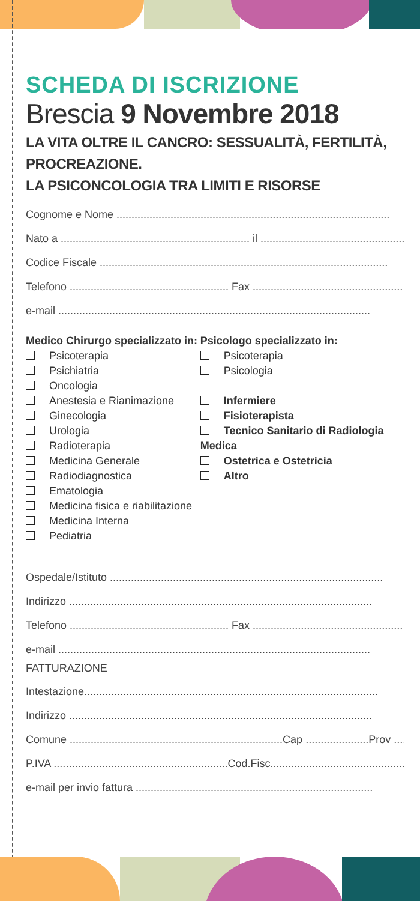SCHEDA DI ISCRIZIONE
Brescia 9 Novembre 2018
LA VITA OLTRE IL CANCRO: SESSUALITÀ, FERTILITÀ, PROCREAZIONE.
LA PSICONCOLOGIA TRA LIMITI E RISORSE
Cognome e Nome ...........................................................................................
Nato a ............................................................... il ...................................................
Codice Fiscale ................................................................................................
Telefono ..................................................... Fax ..................................................
e-mail ........................................................................................................
Medico Chirurgo specializzato in:
Psicoterapia
Psichiatria
Oncologia
Anestesia e Rianimazione
Ginecologia
Urologia
Radioterapia
Medicina Generale
Radiodiagnostica
Ematologia
Medicina fisica e riabilitazione
Medicina Interna
Pediatria
Psicologo specializzato in:
Psicoterapia
Psicologia
Infermiere
Fisioterapista
Tecnico Sanitario di Radiologia Medica
Ostetrica e Ostetricia
Altro
Ospedale/Istituto ...........................................................................................
Indirizzo .....................................................................................................
Telefono ..................................................... Fax ..................................................
e-mail ........................................................................................................
FATTURAZIONE
Intestazione..................................................................................................
Indirizzo .....................................................................................................
Comune .......................................................................Cap .....................Prov .........
P.IVA ..........................................................Cod.Fisc..................................................
e-mail per invio fattura ...............................................................................